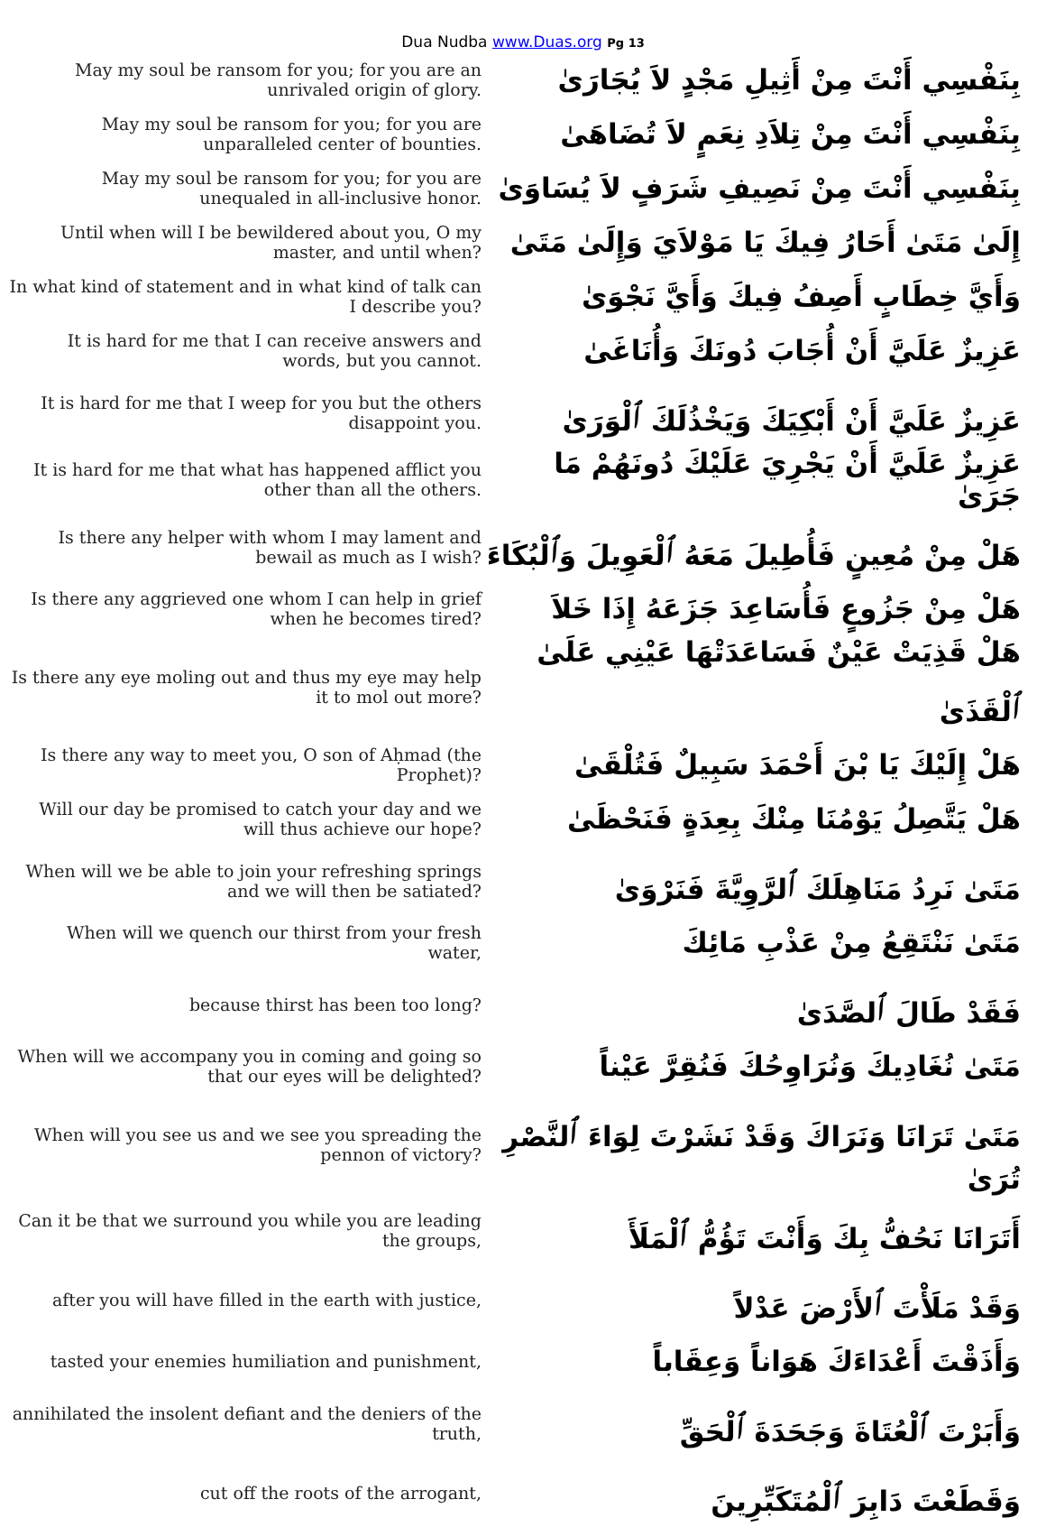Dua Nudba www.Duas.org Pg 13
| May my soul be ransom for you; for you are an unrivaled origin of glory. | بِنَفْسِي أَنْتَ مِنْ أَثِيلِ مَجْدٍ لاَ يُجَارَىٰ |
| May my soul be ransom for you; for you are unparalleled center of bounties. | بِنَفْسِي أَنْتَ مِنْ تِلاَدِ نِعَمٍ لاَ تُضَاهَىٰ |
| May my soul be ransom for you; for you are unequaled in all-inclusive honor. | بِنَفْسِي أَنْتَ مِنْ نَصِيفِ شَرَفٍ لاَ يُسَاوَىٰ |
| Until when will I be bewildered about you, O my master, and until when? | إِلَىٰ مَتَىٰ أَحَارُ فِيكَ يَا مَوْلاَيَ وَإِلَىٰ مَتَىٰ |
| In what kind of statement and in what kind of talk can I describe you? | وَأَيَّ خِطَابٍ أَصِفُ فِيكَ وَأَيَّ نَجْوَىٰ |
| It is hard for me that I can receive answers and words, but you cannot. | عَزِيزٌ عَلَيَّ أَنْ أُجَابَ دُونَكَ وَأُنَاغَىٰ |
| It is hard for me that I weep for you but the others disappoint you. | عَزِيزٌ عَلَيَّ أَنْ أَبْكِيَكَ وَيَخْذُلَكَ ٱلْوَرَىٰ |
| It is hard for me that what has happened afflict you other than all the others. | عَزِيزٌ عَلَيَّ أَنْ يَجْرِيَ عَلَيْكَ دُونَهُمْ مَا جَرَىٰ |
| Is there any helper with whom I may lament and bewail as much as I wish? | هَلْ مِنْ مُعِينٍ فَأُطِيلَ مَعَهُ ٱلْعَوِيلَ وَٱلْبُكَاءَ |
| Is there any aggrieved one whom I can help in grief when he becomes tired? | هَلْ مِنْ جَزُوعٍ فَأُسَاعِدَ جَزَعَهُ إِذَا خَلاَ |
| Is there any eye moling out and thus my eye may help it to mol out more? | هَلْ قَذِيَتْ عَيْنٌ فَسَاعَدَتْهَا عَيْنِي عَلَىٰ ٱلْقَذَىٰ |
| Is there any way to meet you, O son of Aḥmad (the Prophet)? | هَلْ إِلَيْكَ يَا بْنَ أَحْمَدَ سَبِيلٌ فَتُلْقَىٰ |
| Will our day be promised to catch your day and we will thus achieve our hope? | هَلْ يَتَّصِلُ يَوْمُنَا مِنْكَ بِعِدَةٍ فَنَحْظَىٰ |
| When will we be able to join your refreshing springs and we will then be satiated? | مَتَىٰ نَرِدُ مَنَاهِلَكَ ٱلرَّوِيَّةَ فَنَرْوَىٰ |
| When will we quench our thirst from your fresh water, | مَتَىٰ نَنْتَقِعُ مِنْ عَذْبِ مَائِكَ |
| because thirst has been too long? | فَقَدْ طَالَ ٱلصَّدَىٰ |
| When will we accompany you in coming and going so that our eyes will be delighted? | مَتَىٰ نُغَادِيكَ وَنُرَاوِحُكَ فَنُقِرَّ عَيْناً |
| When will you see us and we see you spreading the pennon of victory? | مَتَىٰ تَرَانَا وَنَرَاكَ وَقَدْ نَشَرْتَ لِوَاءَ ٱلنَّصْرِ تُرَىٰ |
| Can it be that we surround you while you are leading the groups, | أَتَرَانَا نَحُفُّ بِكَ وَأَنْتَ تَؤُمُّ ٱلْمَلَأَ |
| after you will have filled in the earth with justice, | وَقَدْ مَلَأْتَ ٱلأَرْضَ عَدْلاً |
| tasted your enemies humiliation and punishment, | وَأَذَقْتَ أَعْدَاءَكَ هَوَاناً وَعِقَاباً |
| annihilated the insolent defiant and the deniers of the truth, | وَأَبَرْتَ ٱلْعُتَاةَ وَجَحَدَةَ ٱلْحَقِّ |
| cut off the roots of the arrogant, | وَقَطَعْتَ دَابِرَ ٱلْمُتَكَبِّرِينَ |